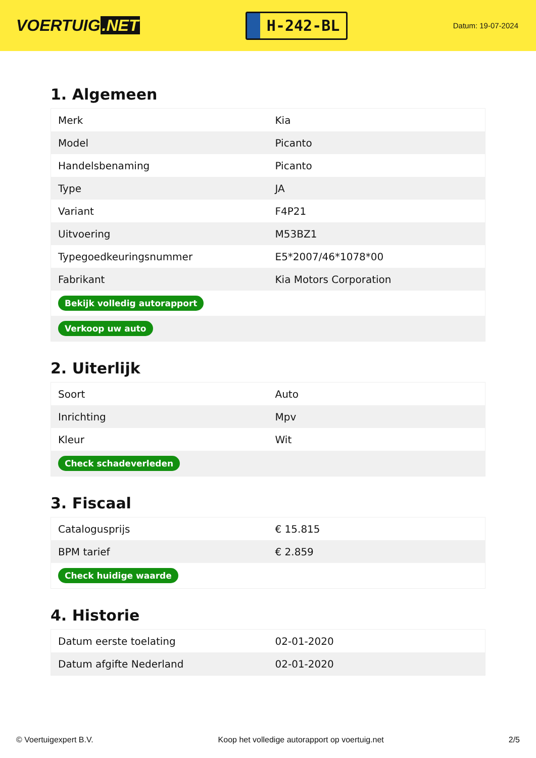VOERTUIG.NET
H-242-BL
Datum: 19-07-2024
1. Algemeen
| Merk | Kia |
| Model | Picanto |
| Handelsbenaming | Picanto |
| Type | JA |
| Variant | F4P21 |
| Uitvoering | M53BZ1 |
| Typegoedkeuringsnummer | E5*2007/46*1078*00 |
| Fabrikant | Kia Motors Corporation |
| Bekijk volledig autorapport | |
| Verkoop uw auto | |
2. Uiterlijk
| Soort | Auto |
| Inrichting | Mpv |
| Kleur | Wit |
| Check schadeverleden | |
3. Fiscaal
| Catalogusprijs | € 15.815 |
| BPM tarief | € 2.859 |
| Check huidige waarde | |
4. Historie
| Datum eerste toelating | 02-01-2020 |
| Datum afgifte Nederland | 02-01-2020 |
© Voertuigexpert B.V. Koop het volledige autorapport op voertuig.net 2/5